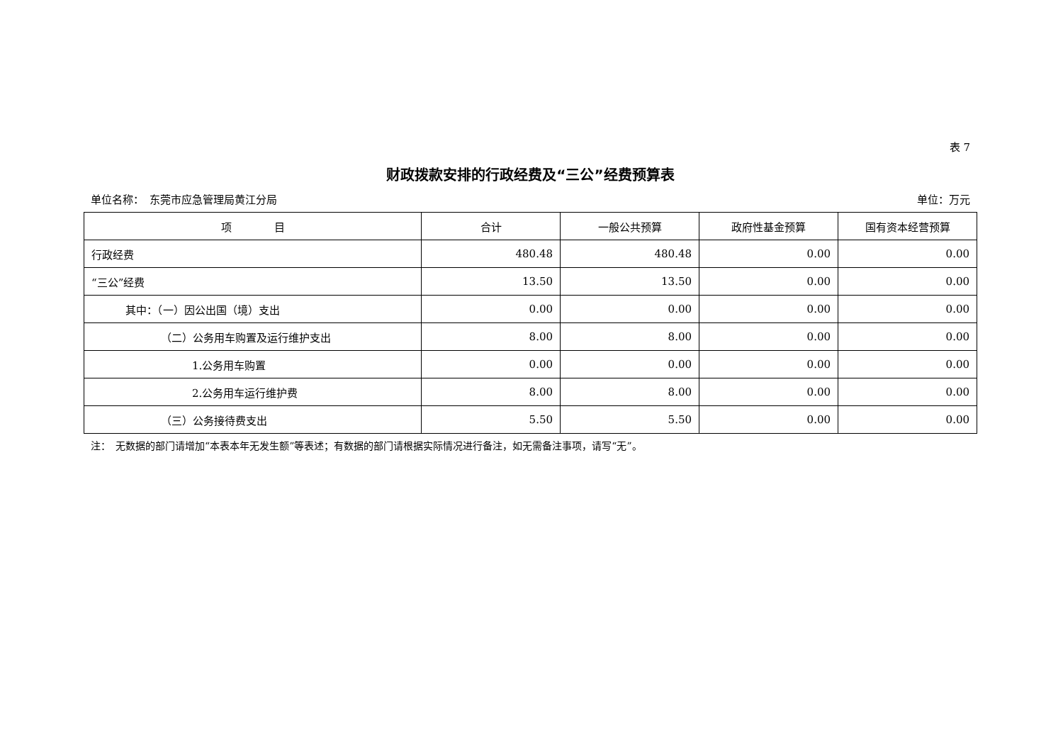表 7
财政拨款安排的行政经费及“三公”经费预算表
单位名称：　东莞市应急管理局黄江分局 单位：万元
| 项 目 | 合计 | 一般公共预算 | 政府性基金预算 | 国有资本经营预算 |
| --- | --- | --- | --- | --- |
| 行政经费 | 480.48 | 480.48 | 0.00 | 0.00 |
| “三公”经费 | 13.50 | 13.50 | 0.00 | 0.00 |
| 其中：（一）因公出国（境）支出 | 0.00 | 0.00 | 0.00 | 0.00 |
| （二）公务用车购置及运行维护支出 | 8.00 | 8.00 | 0.00 | 0.00 |
| 1.公务用车购置 | 0.00 | 0.00 | 0.00 | 0.00 |
| 2.公务用车运行维护费 | 8.00 | 8.00 | 0.00 | 0.00 |
| （三）公务接待费支出 | 5.50 | 5.50 | 0.00 | 0.00 |
注：　无数据的部门请增加“本表本年无发生额”等表述；有数据的部门请根据实际情况进行备注，如无需备注事项，请写“无”。